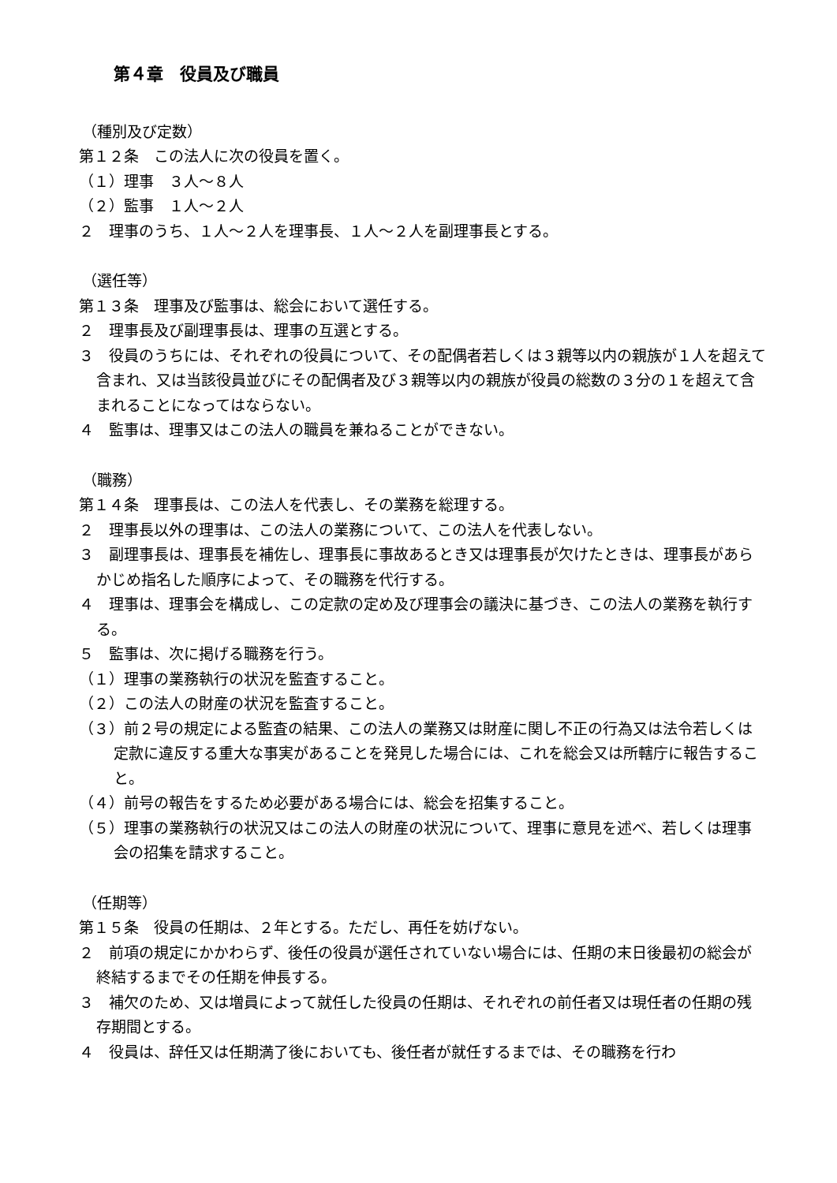第４章　役員及び職員
（種別及び定数）
第１２条　この法人に次の役員を置く。
（１）理事　３人～８人
（２）監事　１人～２人
２　理事のうち、１人～２人を理事長、１人～２人を副理事長とする。
（選任等）
第１３条　理事及び監事は、総会において選任する。
２　理事長及び副理事長は、理事の互選とする。
３　役員のうちには、それぞれの役員について、その配偶者若しくは３親等以内の親族が１人を超えて含まれ、又は当該役員並びにその配偶者及び３親等以内の親族が役員の総数の３分の１を超えて含まれることになってはならない。
４　監事は、理事又はこの法人の職員を兼ねることができない。
（職務）
第１４条　理事長は、この法人を代表し、その業務を総理する。
２　理事長以外の理事は、この法人の業務について、この法人を代表しない。
３　副理事長は、理事長を補佐し、理事長に事故あるとき又は理事長が欠けたときは、理事長があらかじめ指名した順序によって、その職務を代行する。
４　理事は、理事会を構成し、この定款の定め及び理事会の議決に基づき、この法人の業務を執行する。
５　監事は、次に掲げる職務を行う。
（１）理事の業務執行の状況を監査すること。
（２）この法人の財産の状況を監査すること。
（３）前２号の規定による監査の結果、この法人の業務又は財産に関し不正の行為又は法令若しくは定款に違反する重大な事実があることを発見した場合には、これを総会又は所轄庁に報告すること。
（４）前号の報告をするため必要がある場合には、総会を招集すること。
（５）理事の業務執行の状況又はこの法人の財産の状況について、理事に意見を述べ、若しくは理事会の招集を請求すること。
（任期等）
第１５条　役員の任期は、２年とする。ただし、再任を妨げない。
２　前項の規定にかかわらず、後任の役員が選任されていない場合には、任期の末日後最初の総会が終結するまでその任期を伸長する。
３　補欠のため、又は増員によって就任した役員の任期は、それぞれの前任者又は現任者の任期の残存期間とする。
４　役員は、辞任又は任期満了後においても、後任者が就任するまでは、その職務を行わ